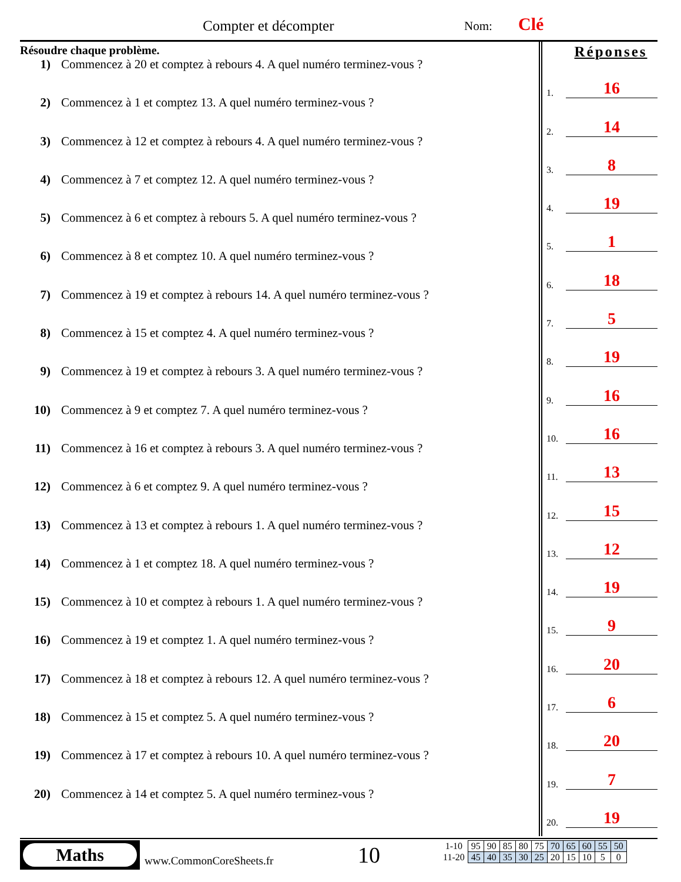Compter et décompter Nom: Clé
Résoudre chaque problème.
1) Commencez à 20 et comptez à rebours 4. A quel numéro terminez-vous ?
2) Commencez à 1 et comptez 13. A quel numéro terminez-vous ?
3) Commencez à 12 et comptez à rebours 4. A quel numéro terminez-vous ?
4) Commencez à 7 et comptez 12. A quel numéro terminez-vous ?
5) Commencez à 6 et comptez à rebours 5. A quel numéro terminez-vous ?
6) Commencez à 8 et comptez 10. A quel numéro terminez-vous ?
7) Commencez à 19 et comptez à rebours 14. A quel numéro terminez-vous ?
8) Commencez à 15 et comptez 4. A quel numéro terminez-vous ?
9) Commencez à 19 et comptez à rebours 3. A quel numéro terminez-vous ?
10) Commencez à 9 et comptez 7. A quel numéro terminez-vous ?
11) Commencez à 16 et comptez à rebours 3. A quel numéro terminez-vous ?
12) Commencez à 6 et comptez 9. A quel numéro terminez-vous ?
13) Commencez à 13 et comptez à rebours 1. A quel numéro terminez-vous ?
14) Commencez à 1 et comptez 18. A quel numéro terminez-vous ?
15) Commencez à 10 et comptez à rebours 1. A quel numéro terminez-vous ?
16) Commencez à 19 et comptez 1. A quel numéro terminez-vous ?
17) Commencez à 18 et comptez à rebours 12. A quel numéro terminez-vous ?
18) Commencez à 15 et comptez 5. A quel numéro terminez-vous ?
19) Commencez à 17 et comptez à rebours 10. A quel numéro terminez-vous ?
20) Commencez à 14 et comptez 5. A quel numéro terminez-vous ?
Réponses
1.
16
2.
14
3.
8
4.
19
5.
1
6.
18
7.
5
8.
19
9.
16
10.
16
11.
13
12.
15
13.
12
14.
19
15.
9
16.
20
17.
6
18.
20
19.
7
20.
19
Maths
www.CommonCoreSheets.fr 10
| 1-10 | 95 | 90 | 85 | 80 | 75 | 70 | 65 | 60 | 55 | 50 |
| 11-20 | 45 | 40 | 35 | 30 | 25 | 20 | 15 | 10 | 5 | 0 |